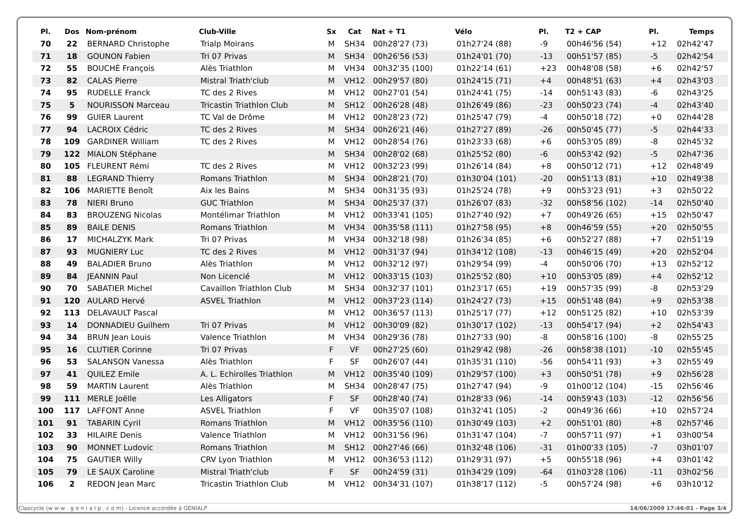| Pl. | Dos | Nom-prénom | Club-Ville | Sx | Cat | Nat + T1 | Vélo | Pl. | T2 + CAP | Pl. | Temps |
| --- | --- | --- | --- | --- | --- | --- | --- | --- | --- | --- | --- |
| 70 | 22 | BERNARD Christophe | Trialp Moirans | M | SH34 | 00h28'27 (73) | 01h27'24 (88) | -9 | 00h46'56 (54) | +12 | 02h42'47 |
| 71 | 18 | GOUNON Fabien | Tri 07 Privas | M | SH34 | 00h26'56 (53) | 01h24'01 (70) | -13 | 00h51'57 (85) | -5 | 02h42'54 |
| 72 | 55 | BOUCHÉ François | Alès Triathlon | M | VH34 | 00h32'35 (100) | 01h22'14 (61) | +23 | 00h48'08 (58) | +6 | 02h42'57 |
| 73 | 82 | CALAS Pierre | Mistral Triath'club | M | VH12 | 00h29'57 (80) | 01h24'15 (71) | +4 | 00h48'51 (63) | +4 | 02h43'03 |
| 74 | 95 | RUDELLE Franck | TC des 2 Rives | M | VH12 | 00h27'01 (54) | 01h24'41 (75) | -14 | 00h51'43 (83) | -6 | 02h43'25 |
| 75 | 5 | NOURISSON Marceau | Tricastin Triathlon Club | M | SH12 | 00h26'28 (48) | 01h26'49 (86) | -23 | 00h50'23 (74) | -4 | 02h43'40 |
| 76 | 99 | GUIER Laurent | TC Val de Drôme | M | VH12 | 00h28'23 (72) | 01h25'47 (79) | -4 | 00h50'18 (72) | +0 | 02h44'28 |
| 77 | 94 | LACROIX Cédric | TC des 2 Rives | M | SH34 | 00h26'21 (46) | 01h27'27 (89) | -26 | 00h50'45 (77) | -5 | 02h44'33 |
| 78 | 109 | GARDINER William | TC des 2 Rives | M | VH12 | 00h28'54 (76) | 01h23'33 (68) | +6 | 00h53'05 (89) | -8 | 02h45'32 |
| 79 | 122 | MIALON Stéphane | | M | SH34 | 00h28'02 (68) | 01h25'52 (80) | -6 | 00h53'42 (92) | -5 | 02h47'36 |
| 80 | 105 | FLEURENT Rémi | TC des 2 Rives | M | VH12 | 00h32'23 (99) | 01h26'14 (84) | +8 | 00h50'12 (71) | +12 | 02h48'49 |
| 81 | 88 | LEGRAND Thierry | Romans Triathlon | M | SH34 | 00h28'21 (70) | 01h30'04 (101) | -20 | 00h51'13 (81) | +10 | 02h49'38 |
| 82 | 106 | MARIETTE Benoît | Aix les Bains | M | SH34 | 00h31'35 (93) | 01h25'24 (78) | +9 | 00h53'23 (91) | +3 | 02h50'22 |
| 83 | 78 | NIERI Bruno | GUC Triathlon | M | SH34 | 00h25'37 (37) | 01h26'07 (83) | -32 | 00h58'56 (102) | -14 | 02h50'40 |
| 84 | 83 | BROUZENG Nicolas | Montélimar Triathlon | M | VH12 | 00h33'41 (105) | 01h27'40 (92) | +7 | 00h49'26 (65) | +15 | 02h50'47 |
| 85 | 89 | BAILE DENIS | Romans Triathlon | M | VH34 | 00h35'58 (111) | 01h27'58 (95) | +8 | 00h46'59 (55) | +20 | 02h50'55 |
| 86 | 17 | MICHALZYK Mark | Tri 07 Privas | M | VH34 | 00h32'18 (98) | 01h26'34 (85) | +6 | 00h52'27 (88) | +7 | 02h51'19 |
| 87 | 93 | MUGNIERY Luc | TC des 2 Rives | M | VH12 | 00h31'37 (94) | 01h34'12 (108) | -13 | 00h46'15 (49) | +20 | 02h52'04 |
| 88 | 49 | BALADIER Bruno | Alès Triathlon | M | VH12 | 00h32'12 (97) | 01h29'54 (99) | -4 | 00h50'06 (70) | +13 | 02h52'12 |
| 89 | 84 | JEANNIN Paul | Non Licencié | M | VH12 | 00h33'15 (103) | 01h25'52 (80) | +10 | 00h53'05 (89) | +4 | 02h52'12 |
| 90 | 70 | SABATIER Michel | Cavaillon Triathlon Club | M | SH34 | 00h32'37 (101) | 01h23'17 (65) | +19 | 00h57'35 (99) | -8 | 02h53'29 |
| 91 | 120 | AULARD Hervé | ASVEL Triathlon | M | VH12 | 00h37'23 (114) | 01h24'27 (73) | +15 | 00h51'48 (84) | +9 | 02h53'38 |
| 92 | 113 | DELAVAULT Pascal | | M | VH12 | 00h36'57 (113) | 01h25'17 (77) | +12 | 00h51'25 (82) | +10 | 02h53'39 |
| 93 | 14 | DONNADIEU Guilhem | Tri 07 Privas | M | VH12 | 00h30'09 (82) | 01h30'17 (102) | -13 | 00h54'17 (94) | +2 | 02h54'43 |
| 94 | 34 | BRUN Jean Louis | Valence Triathlon | M | VH34 | 00h29'36 (78) | 01h27'33 (90) | -8 | 00h58'16 (100) | -8 | 02h55'25 |
| 95 | 16 | CLUTIER Corinne | Tri 07 Privas | F | VF | 00h27'25 (60) | 01h29'42 (98) | -26 | 00h58'38 (101) | -10 | 02h55'45 |
| 96 | 53 | SALANSON Vanessa | Alès Triathlon | F | SF | 00h26'07 (44) | 01h35'31 (110) | -56 | 00h54'11 (93) | +3 | 02h55'49 |
| 97 | 41 | QUILEZ Emile | A. L. Echirolles Triathlon | M | VH12 | 00h35'40 (109) | 01h29'57 (100) | +3 | 00h50'51 (78) | +9 | 02h56'28 |
| 98 | 59 | MARTIN Laurent | Alès Triathlon | M | SH34 | 00h28'47 (75) | 01h27'47 (94) | -9 | 01h00'12 (104) | -15 | 02h56'46 |
| 99 | 111 | MERLE Joëlle | Les Alligators | F | SF | 00h28'40 (74) | 01h28'33 (96) | -14 | 00h59'43 (103) | -12 | 02h56'56 |
| 100 | 117 | LAFFONT Anne | ASVEL Triathlon | F | VF | 00h35'07 (108) | 01h32'41 (105) | -2 | 00h49'36 (66) | +10 | 02h57'24 |
| 101 | 91 | TABARIN Cyril | Romans Triathlon | M | VH12 | 00h35'56 (110) | 01h30'49 (103) | +2 | 00h51'01 (80) | +8 | 02h57'46 |
| 102 | 33 | HILAIRE Denis | Valence Triathlon | M | VH12 | 00h31'56 (96) | 01h31'47 (104) | -7 | 00h57'11 (97) | +1 | 03h00'54 |
| 103 | 90 | MONNET Ludovic | Romans Triathlon | M | SH12 | 00h27'46 (66) | 01h32'48 (106) | -31 | 01h00'33 (105) | -7 | 03h01'07 |
| 104 | 75 | GAUTIER Willy | CRV Lyon Triathlon | M | VH12 | 00h36'53 (112) | 01h29'31 (97) | +5 | 00h55'18 (96) | +4 | 03h01'42 |
| 105 | 79 | LE SAUX Caroline | Mistral Triath'club | F | SF | 00h24'59 (31) | 01h34'29 (109) | -64 | 01h03'28 (106) | -11 | 03h02'56 |
| 106 | 2 | REDON Jean Marc | Tricastin Triathlon Club | M | VH12 | 00h34'31 (107) | 01h38'17 (112) | -5 | 00h57'24 (98) | +6 | 03h10'12 |
Clascycle (w w w . g e n i a l p . c o m) - Licence accordée à GENIALP 14/06/2009 17:46:01 - Page 3/4